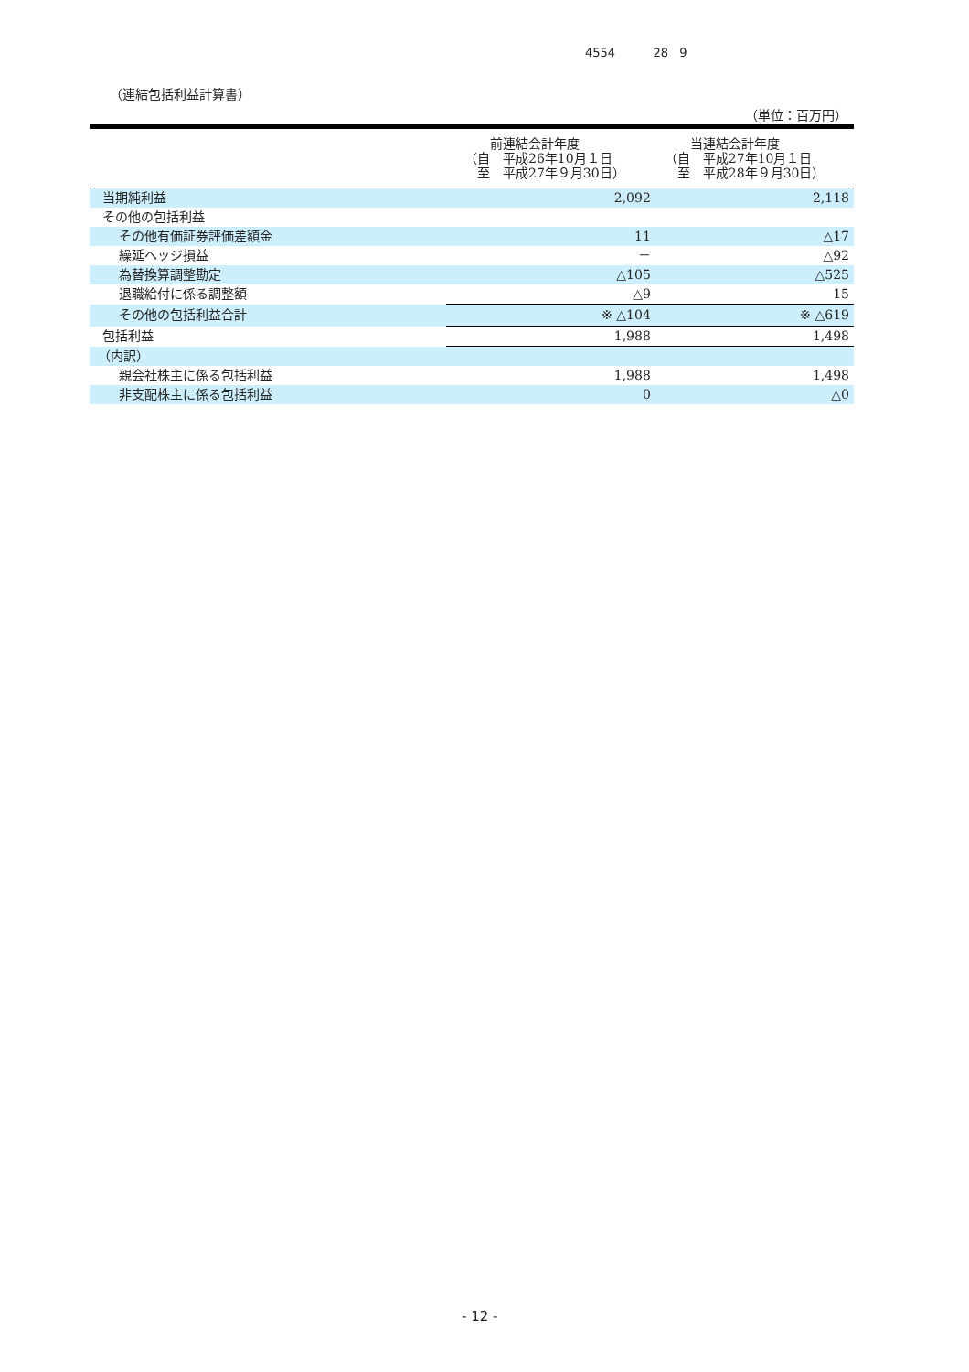4554 28 9
（連結包括利益計算書）
（単位：百万円）
| | 前連結会計年度 （自 平成26年10月１日 至 平成27年９月30日） | 当連結会計年度 （自 平成27年10月１日 至 平成28年９月30日） |
| --- | --- | --- |
| 当期純利益 | 2,092 | 2,118 |
| その他の包括利益 | | |
| その他有価証券評価差額金 | 11 | △17 |
| 繰延ヘッジ損益 | － | △92 |
| 為替換算調整勘定 | △105 | △525 |
| 退職給付に係る調整額 | △9 | 15 |
| その他の包括利益合計 | ※ △104 | ※ △619 |
| 包括利益 | 1,988 | 1,498 |
| （内訳） | | |
| 親会社株主に係る包括利益 | 1,988 | 1,498 |
| 非支配株主に係る包括利益 | 0 | △0 |
- 12 -